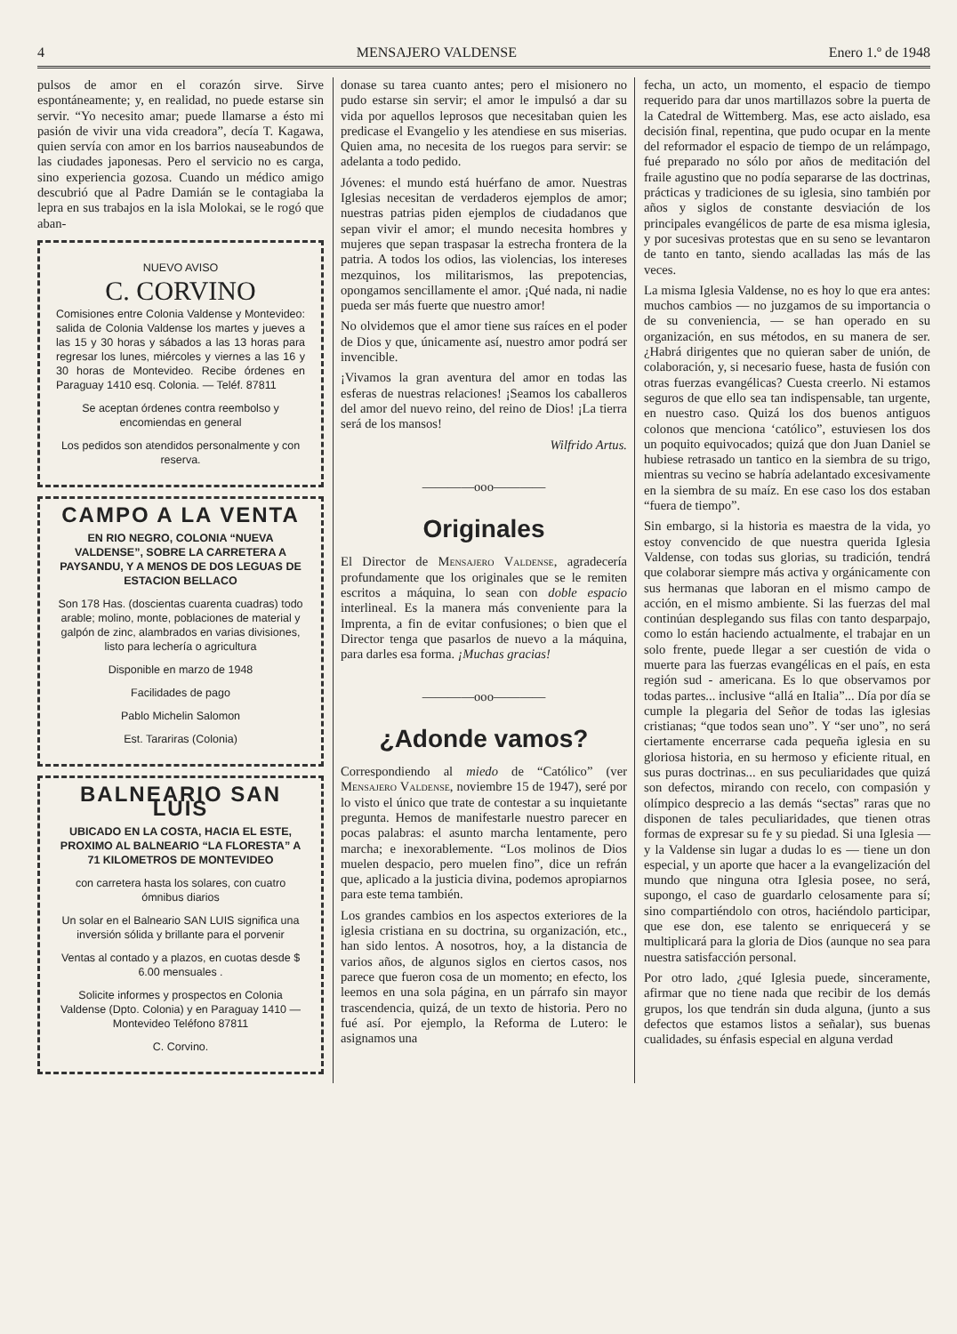4 MENSAJERO VALDENSE Enero 1.º de 1948
pulsos de amor en el corazón sirve. Sirve espontáneamente; y, en realidad, no puede estarse sin servir. “Yo necesito amar; puede llamarse a ésto mi pasión de vivir una vida creadora”, decía T. Kagawa, quien servía con amor en los barrios nauseabundos de las ciudades japonesas. Pero el servicio no es carga, sino experiencia gozosa. Cuando un médico amigo descubrió que al Padre Damián se le contagiaba la lepra en sus trabajos en la isla Molokai, se le rogó que aban-
NUEVO AVISO
C. CORVINO
Comisiones entre Colonia Valdense y Montevideo: salida de Colonia Valdense los martes y jueves a las 15 y 30 horas y sábados a las 13 horas para regresar los lunes, miércoles y viernes a las 16 y 30 horas de Montevideo. Recibe órdenes en Paraguay 1410 esq. Colonia. — Teléf. 87811
Se aceptan órdenes contra reembolso y encomiendas en general
Los pedidos son atendidos personalmente y con reserva.
CAMPO A LA VENTA
EN RIO NEGRO, COLONIA “NUEVA VALDENSE”, SOBRE LA CARRETERA A PAYSANDU, Y A MENOS DE DOS LEGUAS DE ESTACION BELLACO
Son 178 Has. (doscientas cuarenta cuadras) todo arable; molino, monte, poblaciones de material y galpón de zinc, alambrados en varias divisiones, listo para lechería o agricultura
Disponible en marzo de 1948
Facilidades de pago
Pablo Michelin Salomon
Est. Tarariras (Colonia)
BALNEARIO SAN LUIS
UBICADO EN LA COSTA, HACIA EL ESTE, PROXIMO AL BALNEARIO “LA FLORESTA” A 71 KILOMETROS DE MONTEVIDEO
con carretera hasta los solares, con cuatro ómnibus diarios
Un solar en el Balneario SAN LUIS significa una inversión sólida y brillante para el porvenir
Ventas al contado y a plazos, en cuotas desde $ 6.00 mensuales .
Solicite informes y prospectos en Colonia Valdense (Dpto. Colonia) y en Paraguay 1410 — Montevideo Teléfono 87811
C. Corvino.
donase su tarea cuanto antes; pero el misionero no pudo estarse sin servir; el amor le impulsó a dar su vida por aquellos leprosos que necesitaban quien les predicase el Evangelio y les atendiese en sus miserias. Quien ama, no necesita de los ruegos para servir: se adelanta a todo pedido.
Jóvenes: el mundo está huérfano de amor. Nuestras Iglesias necesitan de verdaderos ejemplos de amor; nuestras patrias piden ejemplos de ciudadanos que sepan vivir el amor; el mundo necesita hombres y mujeres que sepan traspasar la estrecha frontera de la patria. A todos los odios, las violencias, los intereses mezquinos, los militarismos, las prepotencias, opongamos sencillamente el amor. ¡Qué nada, ni nadie pueda ser más fuerte que nuestro amor!
No olvidemos que el amor tiene sus raíces en el poder de Dios y que, únicamente así, nuestro amor podrá ser invencible.
¡Vivamos la gran aventura del amor en todas las esferas de nuestras relaciones! ¡Seamos los caballeros del amor del nuevo reino, del reino de Dios! ¡La tierra será de los mansos!
Wilfrido Artus.
————ooo————
Originales
El Director de Mensajero Valdense, agradecería profundamente que los originales que se le remiten escritos a máquina, lo sean con doble espacio interlineal. Es la manera más conveniente para la Imprenta, a fin de evitar confusiones; o bien que el Director tenga que pasarlos de nuevo a la máquina, para darles esa forma. ¡Muchas gracias!
————ooo————
¿Adonde vamos?
Correspondiendo al miedo de “Católico” (ver Mensajero Valdense, noviembre 15 de 1947), seré por lo visto el único que trate de contestar a su inquietante pregunta. Hemos de manifestarle nuestro parecer en pocas palabras: el asunto marcha lentamente, pero marcha; e inexorablemente. “Los molinos de Dios muelen despacio, pero muelen fino”, dice un refrán que, aplicado a la justicia divina, podemos apropiarnos para este tema también.
Los grandes cambios en los aspectos exteriores de la iglesia cristiana en su doctrina, su organización, etc., han sido lentos. A nosotros, hoy, a la distancia de varios años, de algunos siglos en ciertos casos, nos parece que fueron cosa de un momento; en efecto, los leemos en una sola página, en un párrafo sin mayor trascendencia, quizá, de un texto de historia. Pero no fué así. Por ejemplo, la Reforma de Lutero: le asignamos una
fecha, un acto, un momento, el espacio de tiempo requerido para dar unos martillazos sobre la puerta de la Catedral de Wittemberg. Mas, ese acto aislado, esa decisión final, repentina, que pudo ocupar en la mente del reformador el espacio de tiempo de un relámpago, fué preparado no sólo por años de meditación del fraile agustino que no podía separarse de las doctrinas, prácticas y tradiciones de su iglesia, sino también por años y siglos de constante desviación de los principales evangélicos de parte de esa misma iglesia, y por sucesivas protestas que en su seno se levantaron de tanto en tanto, siendo acalladas las más de las veces.
La misma Iglesia Valdense, no es hoy lo que era antes: muchos cambios — no juzgamos de su importancia o de su conveniencia, — se han operado en su organización, en sus métodos, en su manera de ser. ¿Habrá dirigentes que no quieran saber de unión, de colaboración, y, si necesario fuese, hasta de fusión con otras fuerzas evangélicas? Cuesta creerlo. Ni estamos seguros de que ello sea tan indispensable, tan urgente, en nuestro caso. Quizá los dos buenos antiguos colonos que menciona ‘católico”, estuviesen los dos un poquito equivocados; quizá que don Juan Daniel se hubiese retrasado un tantico en la siembra de su trigo, mientras su vecino se habría adelantado excesivamente en la siembra de su maíz. En ese caso los dos estaban “fuera de tiempo”.
Sin embargo, si la historia es maestra de la vida, yo estoy convencido de que nuestra querida Iglesia Valdense, con todas sus glorias, su tradición, tendrá que colaborar siempre más activa y orgánicamente con sus hermanas que laboran en el mismo campo de acción, en el mismo ambiente. Si las fuerzas del mal continúan desplegando sus filas con tanto desparpajo, como lo están haciendo actualmente, el trabajar en un solo frente, puede llegar a ser cuestión de vida o muerte para las fuerzas evangélicas en el país, en esta región sud - americana. Es lo que observamos por todas partes... inclusive “allá en Italia”... Día por día se cumple la plegaria del Señor de todas las iglesias cristianas; “que todos sean uno”. Y “ser uno”, no será ciertamente encerrarse cada pequeña iglesia en su gloriosa historia, en su hermoso y eficiente ritual, en sus puras doctrinas... en sus peculiaridades que quizá son defectos, mirando con recelo, con compasión y olímpico desprecio a las demás “sectas” raras que no disponen de tales peculiaridades, que tienen otras formas de expresar su fe y su piedad. Si una Iglesia — y la Valdense sin lugar a dudas lo es — tiene un don especial, y un aporte que hacer a la evangelización del mundo que ninguna otra Iglesia posee, no será, supongo, el caso de guardarlo celosamente para sí; sino compartiéndolo con otros, haciéndolo participar, que ese don, ese talento se enriquecerá y se multiplicará para la gloria de Dios (aunque no sea para nuestra satisfacción personal.
Por otro lado, ¿qué Iglesia puede, sinceramente, afirmar que no tiene nada que recibir de los demás grupos, los que tendrán sin duda alguna, (junto a sus defectos que estamos listos a señalar), sus buenas cualidades, su énfasis especial en alguna verdad